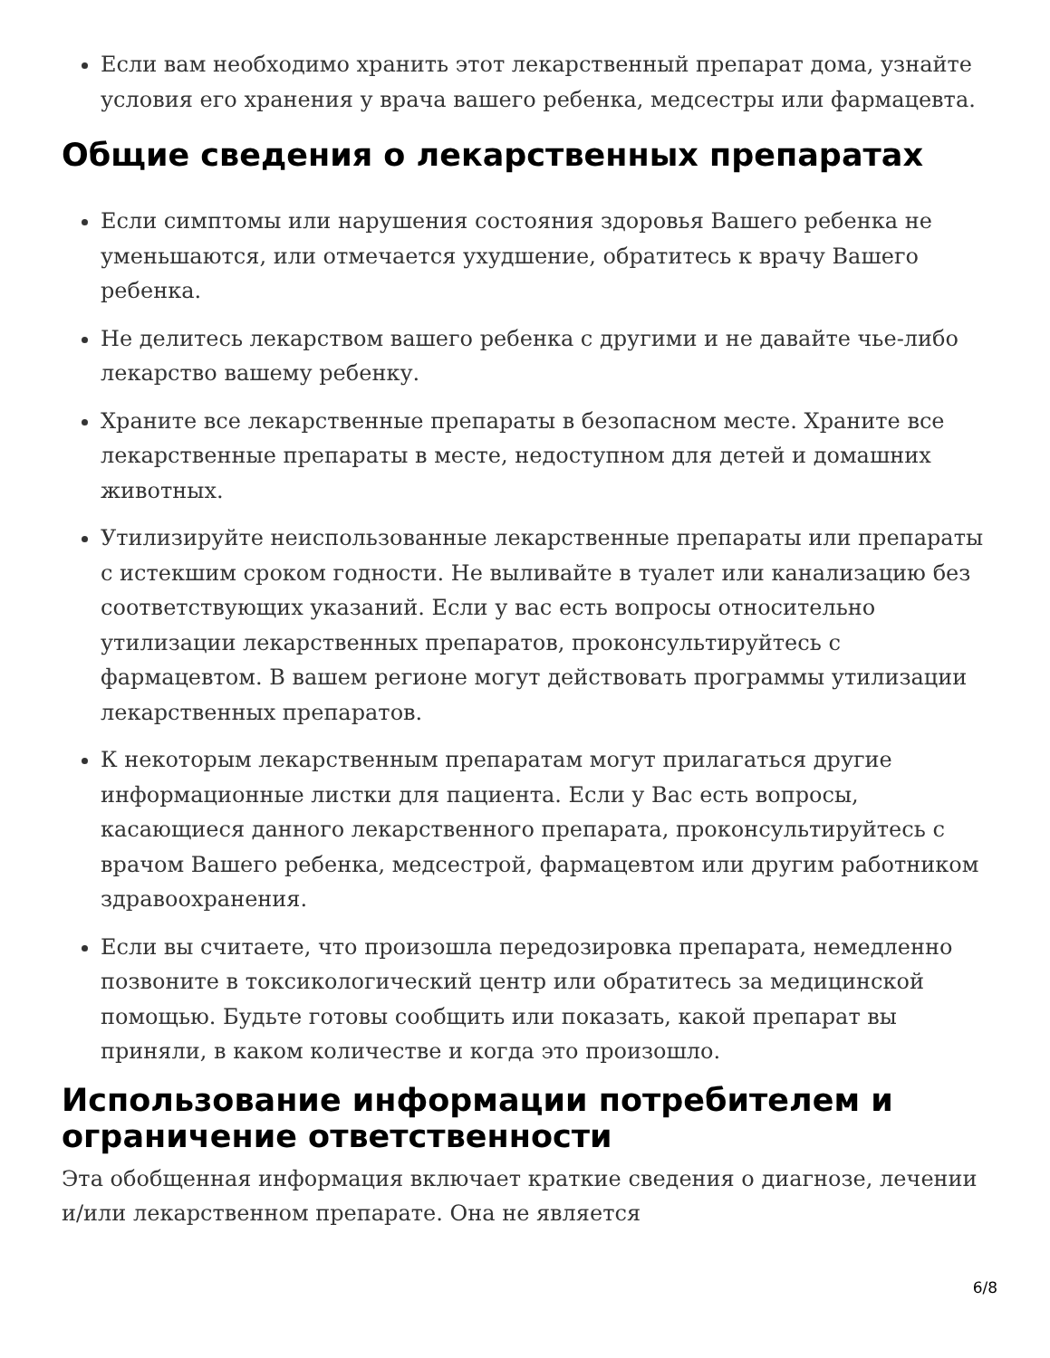Если вам необходимо хранить этот лекарственный препарат дома, узнайте условия его хранения у врача вашего ребенка, медсестры или фармацевта.
Общие сведения о лекарственных препаратах
Если симптомы или нарушения состояния здоровья Вашего ребенка не уменьшаются, или отмечается ухудшение, обратитесь к врачу Вашего ребенка.
Не делитесь лекарством вашего ребенка с другими и не давайте чье-либо лекарство вашему ребенку.
Храните все лекарственные препараты в безопасном месте. Храните все лекарственные препараты в месте, недоступном для детей и домашних животных.
Утилизируйте неиспользованные лекарственные препараты или препараты с истекшим сроком годности. Не выливайте в туалет или канализацию без соответствующих указаний. Если у вас есть вопросы относительно утилизации лекарственных препаратов, проконсультируйтесь с фармацевтом. В вашем регионе могут действовать программы утилизации лекарственных препаратов.
К некоторым лекарственным препаратам могут прилагаться другие информационные листки для пациента. Если у Вас есть вопросы, касающиеся данного лекарственного препарата, проконсультируйтесь с врачом Вашего ребенка, медсестрой, фармацевтом или другим работником здравоохранения.
Если вы считаете, что произошла передозировка препарата, немедленно позвоните в токсикологический центр или обратитесь за медицинской помощью. Будьте готовы сообщить или показать, какой препарат вы приняли, в каком количестве и когда это произошло.
Использование информации потребителем и ограничение ответственности
Эта обобщенная информация включает краткие сведения о диагнозе, лечении и/или лекарственном препарате. Она не является
6/8